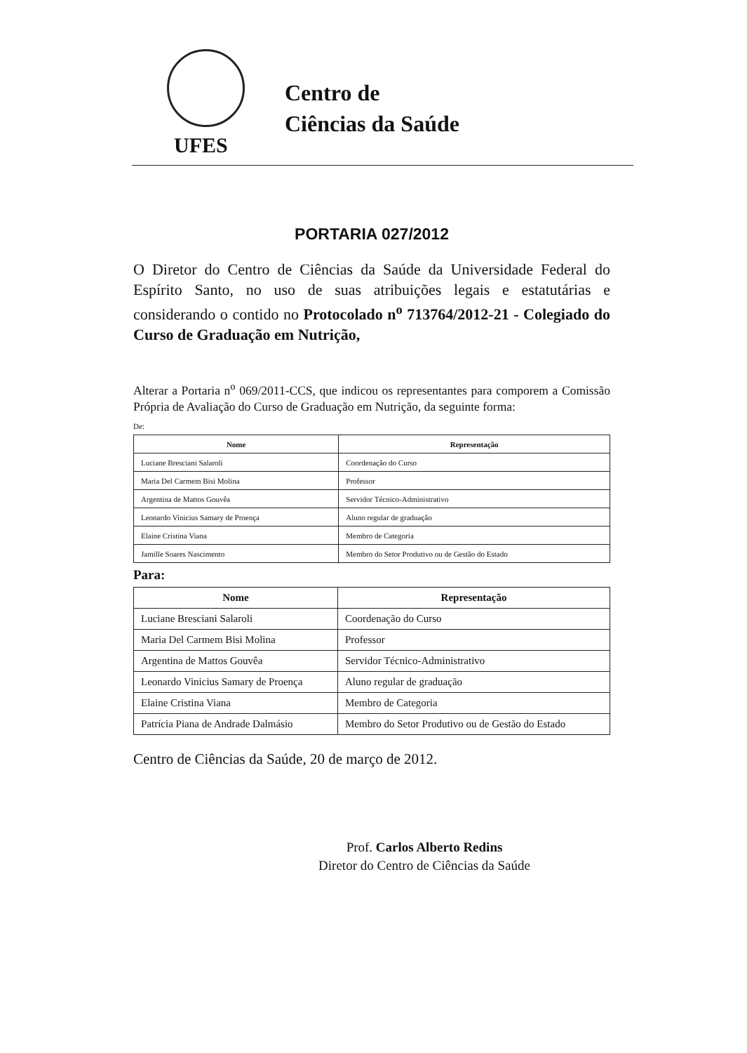UFES
Centro de
Ciências da Saúde
PORTARIA 027/2012
O Diretor do Centro de Ciências da Saúde da Universidade Federal do Espírito Santo, no uso de suas atribuições legais e estatutárias e considerando o contido no Protocolado n<sup>o</sup> 713764/2012-21 - Colegiado do Curso de Graduação em Nutrição,
Alterar a Portaria n<sup>o</sup> 069/2011-CCS, que indicou os representantes para comporem a Comissão Própria de Avaliação do Curso de Graduação em Nutrição, da seguinte forma:
De:
| Nome | Representação |
| --- | --- |
| Luciane Bresciani Salaroli | Coordenação do Curso |
| Maria Del Carmem Bisi Molina | Professor |
| Argentina de Mattos Gouvêa | Servidor Técnico-Administrativo |
| Leonardo Vinicius Samary de Proença | Aluno regular de graduação |
| Elaine Cristina Viana | Membro de Categoria |
| Jamille Soares Nascimento | Membro do Setor Produtivo ou de Gestão do Estado |
Para:
| Nome | Representação |
| --- | --- |
| Luciane Bresciani Salaroli | Coordenação do Curso |
| Maria Del Carmem Bisi Molina | Professor |
| Argentina de Mattos Gouvêa | Servidor Técnico-Administrativo |
| Leonardo Vinicius Samary de Proença | Aluno regular de graduação |
| Elaine Cristina Viana | Membro de Categoria |
| Patrícia Piana de Andrade Dalmásio | Membro do Setor Produtivo ou de Gestão do Estado |
Centro de Ciências da Saúde, 20 de março de 2012.
Prof. Carlos Alberto Redins
Diretor do Centro de Ciências da Saúde